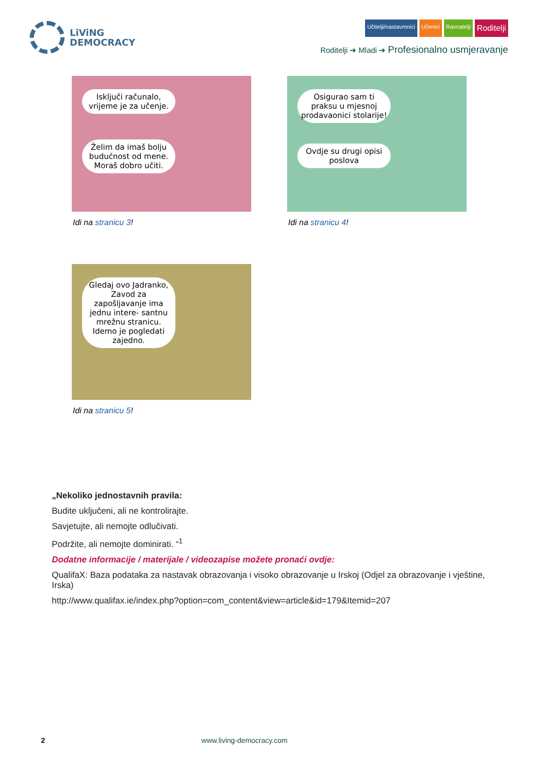LiViNG
DEMOCRACY
Učitelji/nastavmnici Učenici Ravnatelji Roditelji
Roditelji ➔ Mladi ➔ Profesionalno usmjeravanje
Isključi računalo, vrijeme je za učenje.
Želim da imaš bolju budućnost od mene. Moraš dobro učiti.
Idi na stranicu 3!
Osigurao sam ti praksu u mjesnoj prodavaonici stolarije!
Ovdje su drugi opisi poslova
Idi na stranicu 4!
Gledaj ovo Jadranko, Zavod za zapošljavanje ima jednu intere- santnu mrežnu stranicu. Idemo je pogledati zajedno.
Idi na stranicu 5!
„Nekoliko jednostavnih pravila:
Budite uključeni, ali ne kontrolirajte.
Savjetujte, ali nemojte odlučivati.
Podržite, ali nemojte dominirati. “<sup>1</sup>
Dodatne informacije / materijale / videozapise možete pronaći ovdje:
QualifaX: Baza podataka za nastavak obrazovanja i visoko obrazovanje u Irskoj (Odjel za obrazovanje i vještine, Irska)
http://www.qualifax.ie/index.php?option=com_content&view=article&id=179&Itemid=207
2 www.living-democracy.com